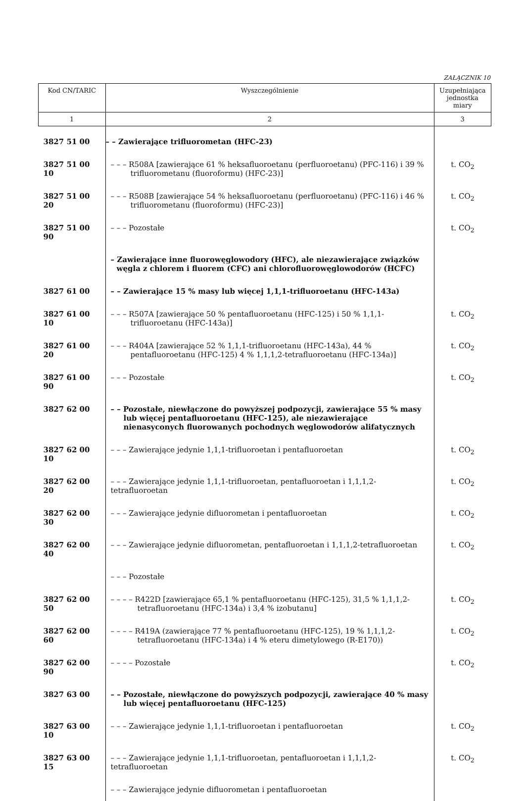ZAŁĄCZNIK 10
| Kod CN/TARIC | Wyszczególnienie | Uzupełniająca jednostka miary |
| --- | --- | --- |
| 1 | 2 | 3 |
| 3827 51 00 | – – Zawierające trifluorometan (HFC-23) | |
| 3827 51 00 10 | – – – R508A [zawierające 61 % heksafluoroetanu (perfluoroetanu) (PFC-116) i 39 % trifluorometanu (fluoroformu) (HFC-23)] | t. CO<sub>2</sub> |
| 3827 51 00 20 | – – – R508B [zawierające 54 % heksafluoroetanu (perfluoroetanu) (PFC-116) i 46 % trifluorometanu (fluoroformu) (HFC-23)] | t. CO<sub>2</sub> |
| 3827 51 00 90 | – – – Pozostałe | t. CO<sub>2</sub> |
| | – Zawierające inne fluorowęglowodory (HFC), ale niezawierające związków węgla z chlorem i fluorem (CFC) ani chlorofluorowęglowodorów (HCFC) | |
| 3827 61 00 | – – Zawierające 15 % masy lub więcej 1,1,1-trifluoroetanu (HFC-143a) | |
| 3827 61 00 10 | – – – R507A [zawierające 50 % pentafluoroetanu (HFC-125) i 50 % 1,1,1-trifluoroetanu (HFC-143a)] | t. CO<sub>2</sub> |
| 3827 61 00 20 | – – – R404A [zawierające 52 % 1,1,1-trifluoroetanu (HFC-143a), 44 % pentafluoroetanu (HFC-125) 4 % 1,1,1,2-tetrafluoroetanu (HFC-134a)] | t. CO<sub>2</sub> |
| 3827 61 00 90 | – – – Pozostałe | t. CO<sub>2</sub> |
| 3827 62 00 | – – Pozostałe, niewłączone do powyższej podpozycji, zawierające 55 % masy lub więcej pentafluoroetanu (HFC-125), ale niezawierające nienasyconych fluorowanych pochodnych węglowodorów alifatycznych | |
| 3827 62 00 10 | – – – Zawierające jedynie 1,1,1-trifluoroetan i pentafluoroetan | t. CO<sub>2</sub> |
| 3827 62 00 20 | – – – Zawierające jedynie 1,1,1-trifluoroetan, pentafluoroetan i 1,1,1,2-tetrafluoroetan | t. CO<sub>2</sub> |
| 3827 62 00 30 | – – – Zawierające jedynie difluorometan i pentafluoroetan | t. CO<sub>2</sub> |
| 3827 62 00 40 | – – – Zawierające jedynie difluorometan, pentafluoroetan i 1,1,1,2-tetrafluoroetan | t. CO<sub>2</sub> |
| | – – – Pozostałe | |
| 3827 62 00 50 | – – – – R422D [zawierające 65,1 % pentafluoroetanu (HFC-125), 31,5 % 1,1,1,2-tetrafluoroetanu (HFC-134a) i 3,4 % izobutanu] | t. CO<sub>2</sub> |
| 3827 62 00 60 | – – – – R419A (zawierające 77 % pentafluoroetanu (HFC-125), 19 % 1,1,1,2-tetrafluoroetanu (HFC-134a) i 4 % eteru dimetylowego (R-E170)) | t. CO<sub>2</sub> |
| 3827 62 00 90 | – – – – Pozostałe | t. CO<sub>2</sub> |
| 3827 63 00 | – – Pozostałe, niewłączone do powyższych podpozycji, zawierające 40 % masy lub więcej pentafluoroetanu (HFC-125) | |
| 3827 63 00 10 | – – – Zawierające jedynie 1,1,1-trifluoroetan i pentafluoroetan | t. CO<sub>2</sub> |
| 3827 63 00 15 | – – – Zawierające jedynie 1,1,1-trifluoroetan, pentafluoroetan i 1,1,1,2-tetrafluoroetan | t. CO<sub>2</sub> |
| | – – – Zawierające jedynie difluorometan i pentafluoroetan | |